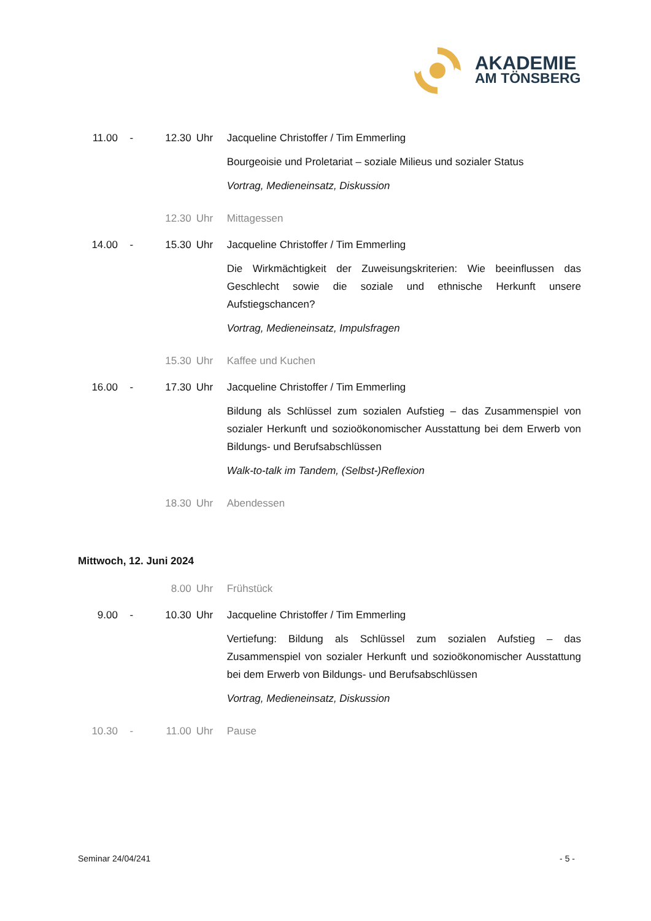AKADEMIE
AM TÖNSBERG
11.00 - 12.30 Uhr Jacqueline Christoffer / Tim Emmerling
Bourgeoisie und Proletariat – soziale Milieus und sozialer Status
Vortrag, Medieneinsatz, Diskussion
12.30 Uhr Mittagessen
14.00 - 15.30 Uhr Jacqueline Christoffer / Tim Emmerling
Die Wirkmächtigkeit der Zuweisungskriterien: Wie beeinflussen das Geschlecht sowie die soziale und ethnische Herkunft unsere Aufstiegschancen?
Vortrag, Medieneinsatz, Impulsfragen
15.30 Uhr Kaffee und Kuchen
16.00 - 17.30 Uhr Jacqueline Christoffer / Tim Emmerling
Bildung als Schlüssel zum sozialen Aufstieg – das Zusammenspiel von sozialer Herkunft und sozioökonomischer Ausstattung bei dem Erwerb von Bildungs- und Berufsabschlüssen
Walk-to-talk im Tandem, (Selbst-)Reflexion
18.30 Uhr Abendessen
Mittwoch, 12. Juni 2024
8.00 Uhr Frühstück
9.00 - 10.30 Uhr Jacqueline Christoffer / Tim Emmerling
Vertiefung: Bildung als Schlüssel zum sozialen Aufstieg – das Zusammenspiel von sozialer Herkunft und sozioökonomischer Ausstattung bei dem Erwerb von Bildungs- und Berufsabschlüssen
Vortrag, Medieneinsatz, Diskussion
10.30 - 11.00 Uhr Pause
Seminar 24/04/241 - 5 -